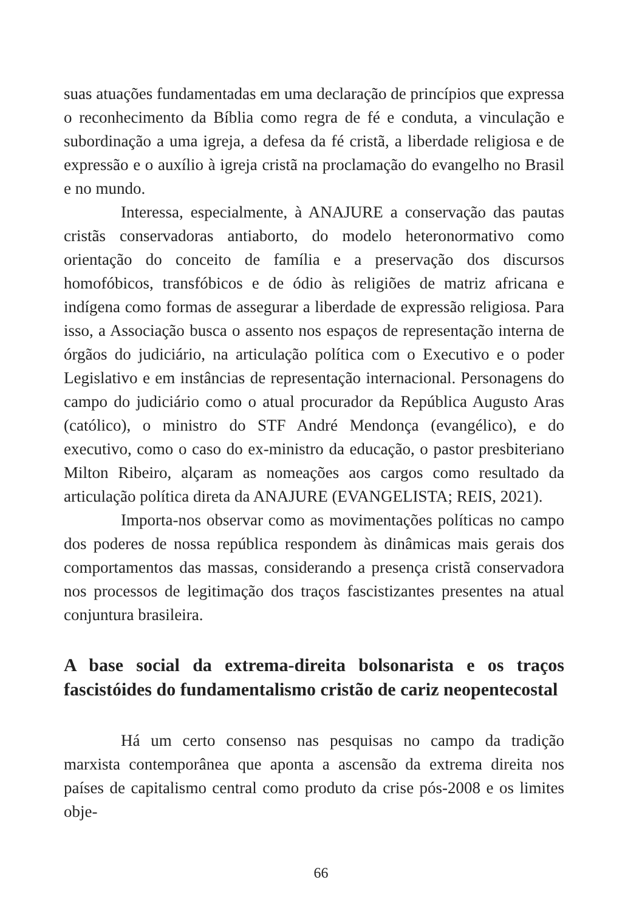suas atuações fundamentadas em uma declaração de princípios que expressa o reconhecimento da Bíblia como regra de fé e conduta, a vinculação e subordinação a uma igreja, a defesa da fé cristã, a liberdade religiosa e de expressão e o auxílio à igreja cristã na proclamação do evangelho no Brasil e no mundo.
Interessa, especialmente, à ANAJURE a conservação das pautas cristãs conservadoras antiaborto, do modelo heteronormativo como orientação do conceito de família e a preservação dos discursos homofóbicos, transfóbicos e de ódio às religiões de matriz africana e indígena como formas de assegurar a liberdade de expressão religiosa. Para isso, a Associação busca o assento nos espaços de representação interna de órgãos do judiciário, na articulação política com o Executivo e o poder Legislativo e em instâncias de representação internacional. Personagens do campo do judiciário como o atual procurador da República Augusto Aras (católico), o ministro do STF André Mendonça (evangélico), e do executivo, como o caso do ex-ministro da educação, o pastor presbiteriano Milton Ribeiro, alçaram as nomeações aos cargos como resultado da articulação política direta da ANAJURE (EVANGELISTA; REIS, 2021).
Importa-nos observar como as movimentações políticas no campo dos poderes de nossa república respondem às dinâmicas mais gerais dos comportamentos das massas, considerando a presença cristã conservadora nos processos de legitimação dos traços fascistizantes presentes na atual conjuntura brasileira.
A base social da extrema-direita bolsonarista e os traços fascistóides do fundamentalismo cristão de cariz neopentecostal
Há um certo consenso nas pesquisas no campo da tradição marxista contemporânea que aponta a ascensão da extrema direita nos países de capitalismo central como produto da crise pós-2008 e os limites obje-
66